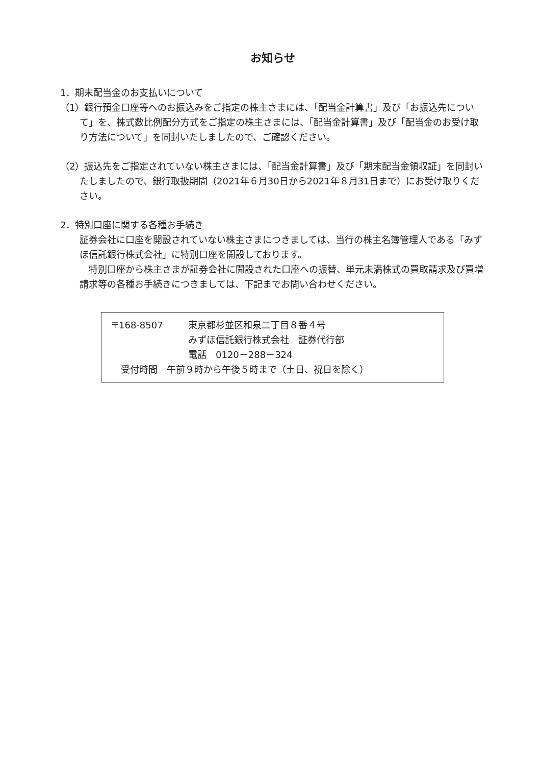お知らせ
1．期末配当金のお支払いについて
（1）銀行預金口座等へのお振込みをご指定の株主さまには、「配当金計算書」及び「お振込先について」を、株式数比例配分方式をご指定の株主さまには、「配当金計算書」及び「配当金のお受け取り方法について」を同封いたしましたので、ご確認ください。
（2）振込先をご指定されていない株主さまには、「配当金計算書」及び「期末配当金領収証」を同封いたしましたので、銀行取扱期間（2021年６月30日から2021年８月31日まで）にお受け取りください。
2．特別口座に関する各種お手続き
証券会社に口座を開設されていない株主さまにつきましては、当行の株主名簿管理人である「みずほ信託銀行株式会社」に特別口座を開設しております。
　特別口座から株主さまが証券会社に開設された口座への振替、単元未満株式の買取請求及び買増請求等の各種お手続きにつきましては、下記までお問い合わせください。
〒168-8507 東京都杉並区和泉二丁目８番４号
みずほ信託銀行株式会社　証券代行部
電話　0120－288－324
　受付時間　午前９時から午後５時まで（土日、祝日を除く）